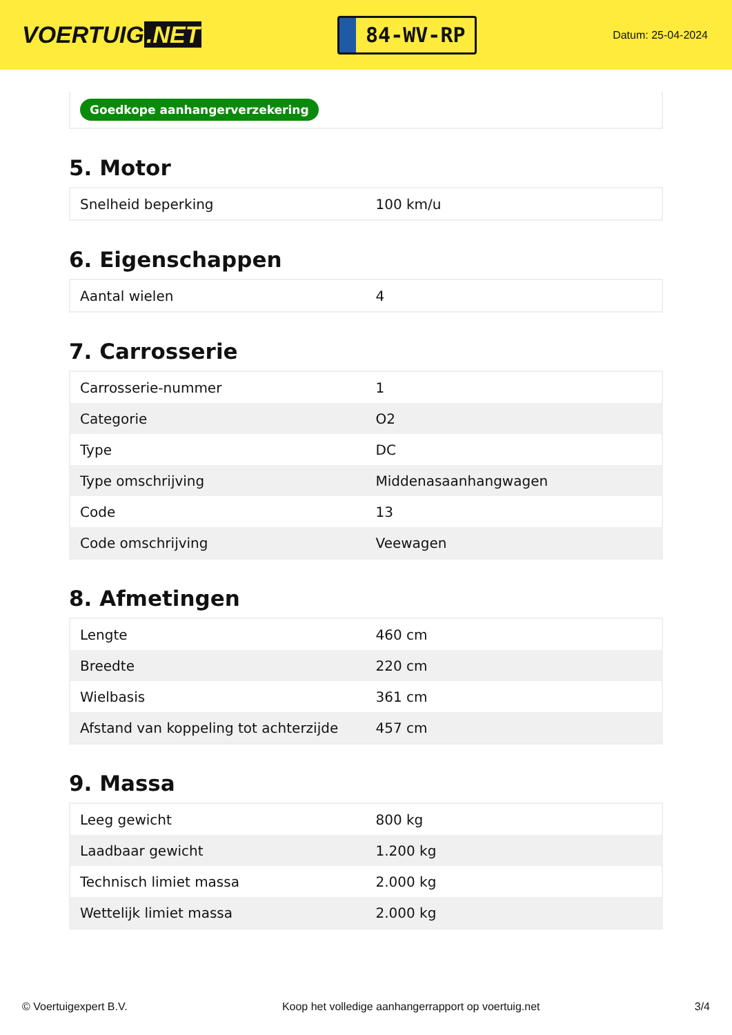VOERTUIG.NET
84-WV-RP
Datum: 25-04-2024
Goedkope aanhangerverzekering
5. Motor
| Snelheid beperking | 100 km/u |
6. Eigenschappen
| Aantal wielen | 4 |
7. Carrosserie
| Carrosserie-nummer | 1 |
| Categorie | O2 |
| Type | DC |
| Type omschrijving | Middenasaanhangwagen |
| Code | 13 |
| Code omschrijving | Veewagen |
8. Afmetingen
| Lengte | 460 cm |
| Breedte | 220 cm |
| Wielbasis | 361 cm |
| Afstand van koppeling tot achterzijde | 457 cm |
9. Massa
| Leeg gewicht | 800 kg |
| Laadbaar gewicht | 1.200 kg |
| Technisch limiet massa | 2.000 kg |
| Wettelijk limiet massa | 2.000 kg |
© Voertuigexpert B.V. Koop het volledige aanhangerrapport op voertuig.net 3/4